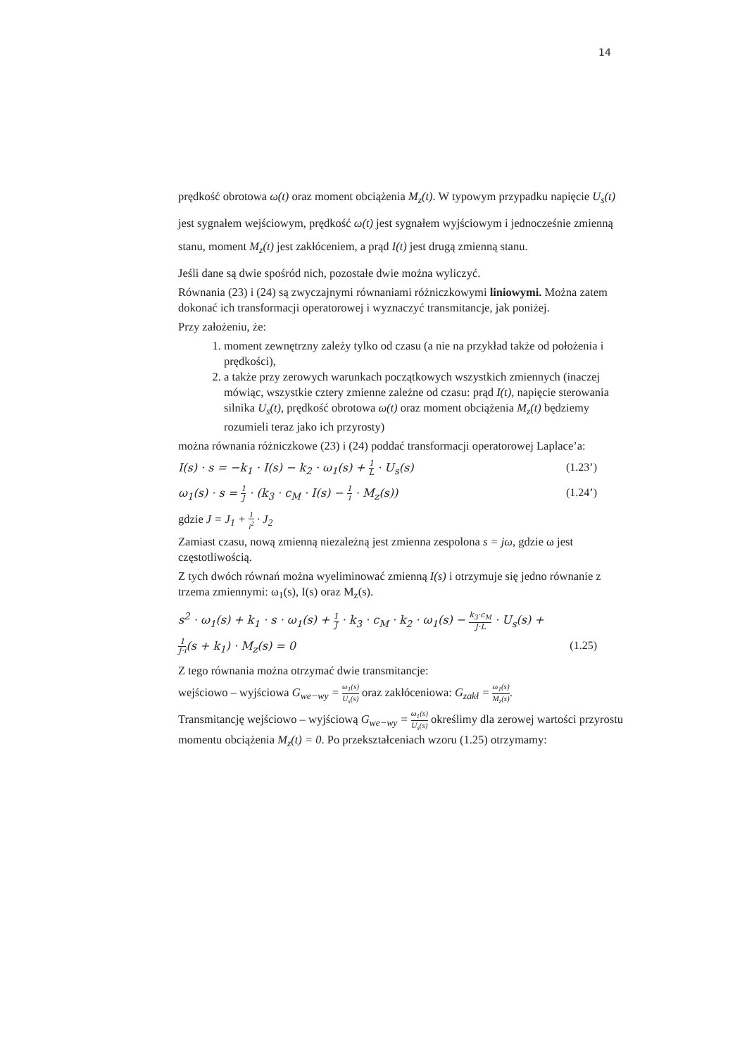14
prędkość obrotowa ω(t) oraz moment obciążenia M<sub>z</sub>(t). W typowym przypadku napięcie U<sub>s</sub>(t) jest sygnałem wejściowym, prędkość ω(t) jest sygnałem wyjściowym i jednocześnie zmienną stanu, moment M<sub>z</sub>(t) jest zakłóceniem, a prąd I(t) jest drugą zmienną stanu.
Jeśli dane są dwie spośród nich, pozostałe dwie można wyliczyć.
Równania (23) i (24) są zwyczajnymi równaniami różniczkowymi liniowymi. Można zatem dokonać ich transformacji operatorowej i wyznaczyć transmitancje, jak poniżej.
Przy założeniu, że:
1. moment zewnętrzny zależy tylko od czasu (a nie na przykład także od położenia i prędkości),
2. a także przy zerowych warunkach początkowych wszystkich zmiennych (inaczej mówiąc, wszystkie cztery zmienne zależne od czasu: prąd I(t), napięcie sterowania silnika U<sub>s</sub>(t), prędkość obrotowa ω(t) oraz moment obciążenia M<sub>z</sub>(t) będziemy rozumieli teraz jako ich przyrosty)
można równania różniczkowe (23) i (24) poddać transformacji operatorowej Laplace’a:
I(s) · s = −k<sub>1</sub> · I(s) − k<sub>2</sub> · ω<sub>1</sub>(s) + 1 L · U<sub>s</sub>(s) (1.23’)
ω<sub>1</sub>(s) · s = 1 J · (k<sub>3</sub> · c<sub>M</sub> · I(s) − 1 i · M<sub>z</sub>(s)) (1.24’)
gdzie J = J<sub>1</sub> + 1 i<sup>2</sup> · J<sub>2</sub>
Zamiast czasu, nową zmienną niezależną jest zmienna zespolona s = jω, gdzie ω jest częstotliwością.
Z tych dwóch równań można wyeliminować zmienną I(s) i otrzymuje się jedno równanie z trzema zmiennymi: ω<sub>1</sub>(s), I(s) oraz M<sub>z</sub>(s).
s<sup>2</sup> · ω<sub>1</sub>(s) + k<sub>1</sub> · s · ω<sub>1</sub>(s) + 1 J · k<sub>3</sub> · c<sub>M</sub> · k<sub>2</sub> · ω<sub>1</sub>(s) − k<sub>3</sub>·c<sub>M</sub> J·L · U<sub>s</sub>(s) +
1 J·i(s + k<sub>1</sub>) · M<sub>z</sub>(s) = 0 (1.25)
Z tego równania można otrzymać dwie transmitancje:
wejściowo – wyjściowa G<sub>we−wy</sub> = ω<sub>1</sub>(s) U<sub>s</sub>(s) oraz zakłóceniowa: G<sub>zakł</sub> = ω<sub>1</sub>(s) M<sub>z</sub>(s).
Transmitancję wejściowo – wyjściową G<sub>we−wy</sub> = ω<sub>1</sub>(s) U<sub>s</sub>(s) określimy dla zerowej wartości przyrostu momentu obciążenia M<sub>z</sub>(t) = 0. Po przekształceniach wzoru (1.25) otrzymamy: